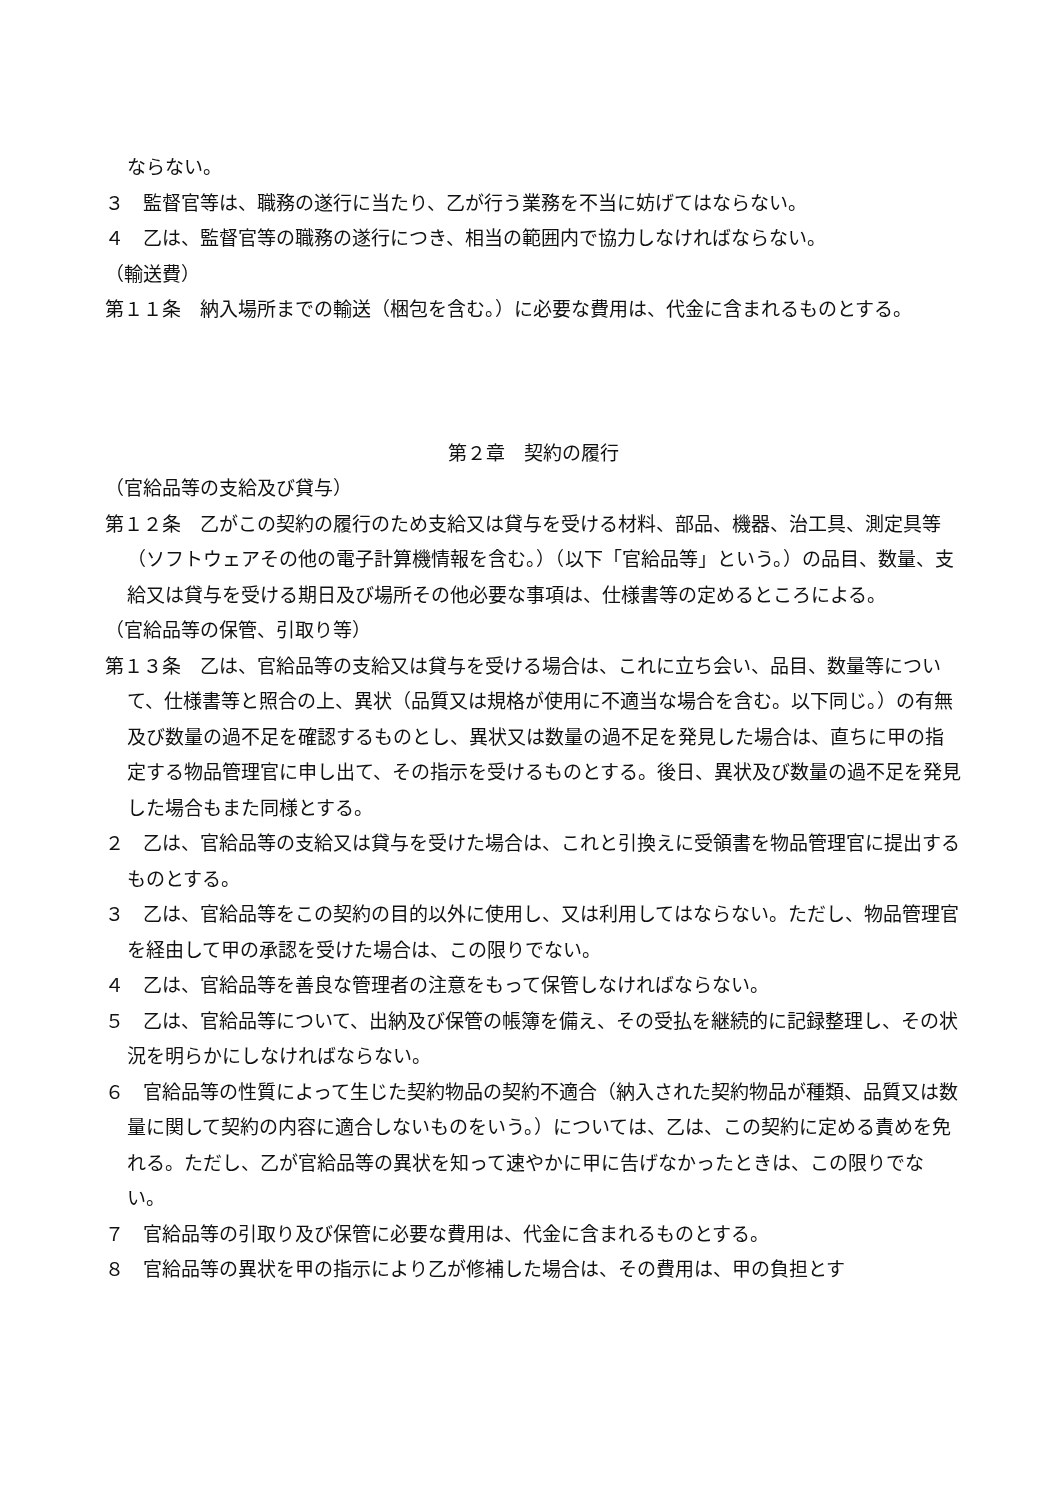ならない。
３　監督官等は、職務の遂行に当たり、乙が行う業務を不当に妨げてはならない。
４　乙は、監督官等の職務の遂行につき、相当の範囲内で協力しなければならない。
（輸送費）
第１１条　納入場所までの輸送（梱包を含む。）に必要な費用は、代金に含まれるものとする。
第２章　契約の履行
（官給品等の支給及び貸与）
第１２条　乙がこの契約の履行のため支給又は貸与を受ける材料、部品、機器、治工具、測定具等（ソフトウェアその他の電子計算機情報を含む。）（以下「官給品等」という。）の品目、数量、支給又は貸与を受ける期日及び場所その他必要な事項は、仕様書等の定めるところによる。
（官給品等の保管、引取り等）
第１３条　乙は、官給品等の支給又は貸与を受ける場合は、これに立ち会い、品目、数量等について、仕様書等と照合の上、異状（品質又は規格が使用に不適当な場合を含む。以下同じ。）の有無及び数量の過不足を確認するものとし、異状又は数量の過不足を発見した場合は、直ちに甲の指定する物品管理官に申し出て、その指示を受けるものとする。後日、異状及び数量の過不足を発見した場合もまた同様とする。
２　乙は、官給品等の支給又は貸与を受けた場合は、これと引換えに受領書を物品管理官に提出するものとする。
３　乙は、官給品等をこの契約の目的以外に使用し、又は利用してはならない。ただし、物品管理官を経由して甲の承認を受けた場合は、この限りでない。
４　乙は、官給品等を善良な管理者の注意をもって保管しなければならない。
５　乙は、官給品等について、出納及び保管の帳簿を備え、その受払を継続的に記録整理し、その状況を明らかにしなければならない。
６　官給品等の性質によって生じた契約物品の契約不適合（納入された契約物品が種類、品質又は数量に関して契約の内容に適合しないものをいう。）については、乙は、この契約に定める責めを免れる。ただし、乙が官給品等の異状を知って速やかに甲に告げなかったときは、この限りでない。
７　官給品等の引取り及び保管に必要な費用は、代金に含まれるものとする。
８　官給品等の異状を甲の指示により乙が修補した場合は、その費用は、甲の負担とす